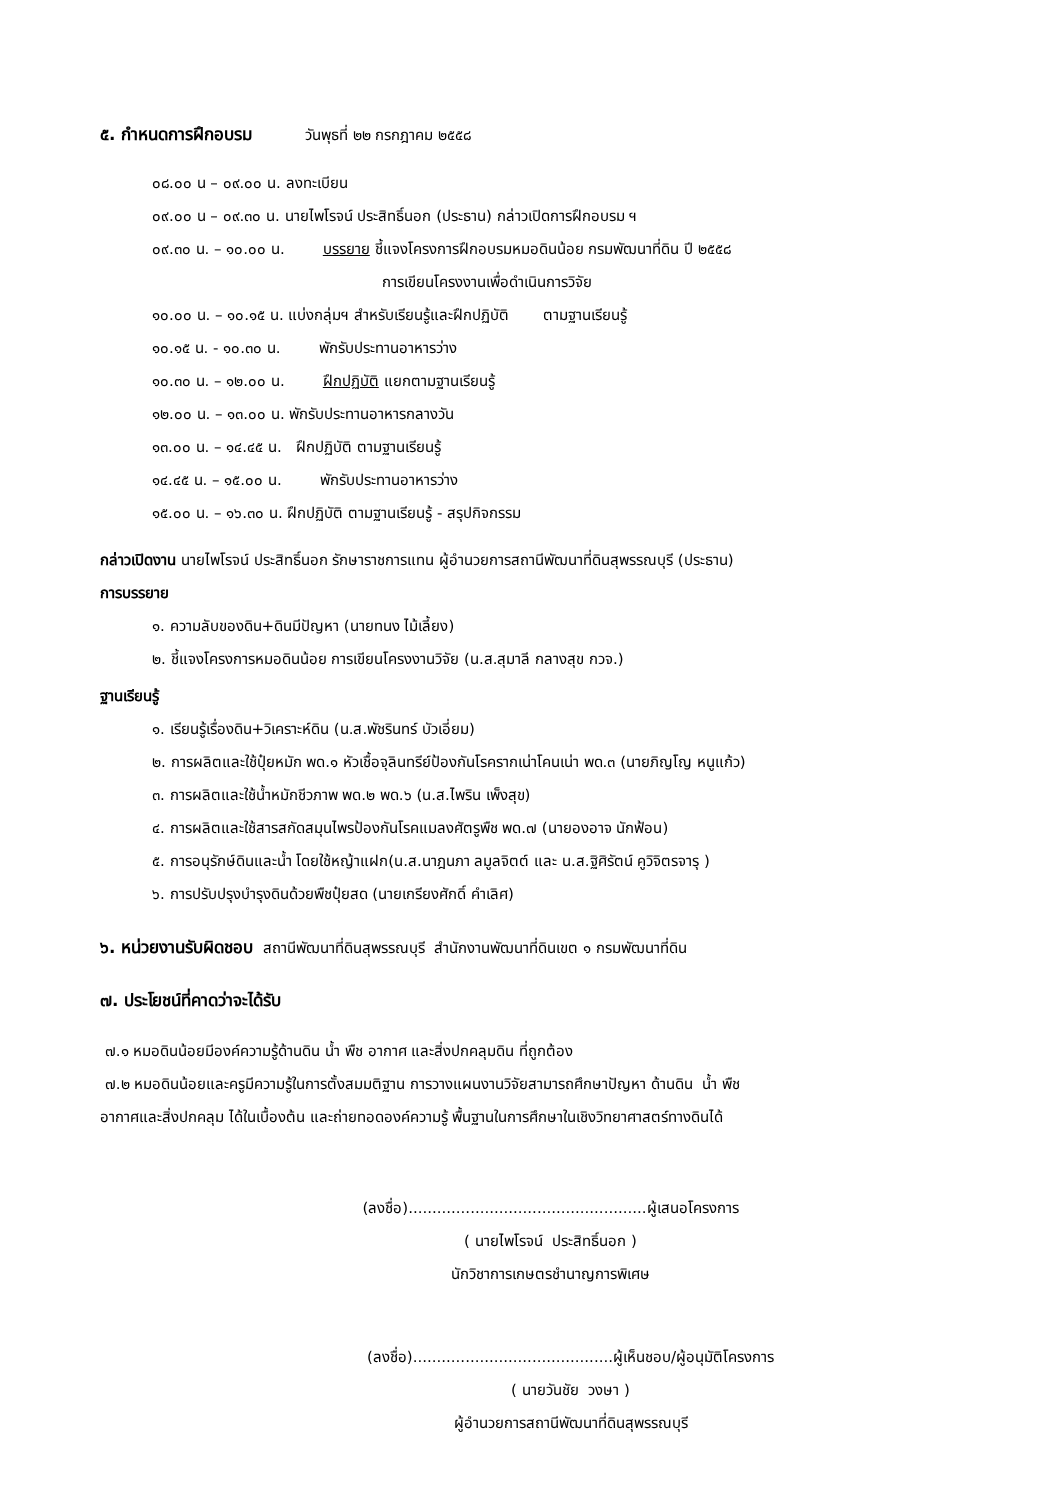๕. กำหนดการฝึกอบรม วันพุธที่ ๒๒ กรกฎาคม ๒๕๕๘
๐๘.๐๐ น – ๐๙.๐๐ น. ลงทะเบียน
๐๙.๐๐ น – ๐๙.๓๐ น. นายไพโรจน์ ประสิทธิ์นอก (ประธาน) กล่าวเปิดการฝึกอบรม ฯ
๐๙.๓๐ น. – ๑๐.๐๐ น. บรรยาย ชี้แจงโครงการฝึกอบรมหมอดินน้อย กรมพัฒนาที่ดิน ปี ๒๕๕๘
การเขียนโครงงานเพื่อดำเนินการวิจัย
๑๐.๐๐ น. – ๑๐.๑๕ น. แบ่งกลุ่มฯ สำหรับเรียนรู้และฝึกปฏิบัติ ตามฐานเรียนรู้
๑๐.๑๕ น. - ๑๐.๓๐ น. พักรับประทานอาหารว่าง
๑๐.๓๐ น. – ๑๒.๐๐ น. ฝึกปฏิบัติ แยกตามฐานเรียนรู้
๑๒.๐๐ น. – ๑๓.๐๐ น. พักรับประทานอาหารกลางวัน
๑๓.๐๐ น. – ๑๔.๔๕ น. ฝึกปฏิบัติ ตามฐานเรียนรู้
๑๔.๔๕ น. – ๑๕.๐๐ น. พักรับประทานอาหารว่าง
๑๕.๐๐ น. – ๑๖.๓๐ น. ฝึกปฏิบัติ ตามฐานเรียนรู้ - สรุปกิจกรรม
กล่าวเปิดงาน นายไพโรจน์ ประสิทธิ์นอก รักษาราชการแทน ผู้อำนวยการสถานีพัฒนาที่ดินสุพรรณบุรี (ประธาน)
การบรรยาย
๑. ความลับของดิน+ดินมีปัญหา (นายทนง ไม้เลี้ยง)
๒. ชี้แจงโครงการหมอดินน้อย การเขียนโครงงานวิจัย (น.ส.สุมาลี กลางสุข กวจ.)
ฐานเรียนรู้
๑. เรียนรู้เรื่องดิน+วิเคราะห์ดิน (น.ส.พัชรินทร์ บัวเอี่ยม)
๒. การผลิตและใช้ปุ๋ยหมัก พด.๑ หัวเชื้อจุลินทรีย์ป้องกันโรครากเน่าโคนเน่า พด.๓ (นายภิญโญ หนูแก้ว)
๓. การผลิตและใช้น้ำหมักชีวภาพ พด.๒ พด.๖ (น.ส.ไพริน เพ็งสุข)
๔. การผลิตและใช้สารสกัดสมุนไพรป้องกันโรคแมลงศัตรูพืช พด.๗ (นายองอาจ นักฟ้อน)
๕. การอนุรักษ์ดินและน้ำ โดยใช้หญ้าแฝก(น.ส.นาฎนภา ลมูลจิตต์ และ น.ส.ฐิศิรัตน์ คูวิจิตรจารุ )
๖. การปรับปรุงบำรุงดินด้วยพืชปุ๋ยสด (นายเกรียงศักดิ์ คำเลิศ)
๖. หน่วยงานรับผิดชอบ สถานีพัฒนาที่ดินสุพรรณบุรี สำนักงานพัฒนาที่ดินเขต ๑ กรมพัฒนาที่ดิน
๗. ประโยชน์ที่คาดว่าจะได้รับ
๗.๑ หมอดินน้อยมีองค์ความรู้ด้านดิน น้ำ พืช อากาศ และสิ่งปกคลุมดิน ที่ถูกต้อง
๗.๒ หมอดินน้อยและครูมีความรู้ในการตั้งสมมติฐาน การวางแผนงานวิจัยสามารถศึกษาปัญหา ด้านดิน น้ำ พืช
อากาศและสิ่งปกคลุม ได้ในเบื้องต้น และถ่ายทอดองค์ความรู้ พื้นฐานในการศึกษาในเชิงวิทยาศาสตร์ทางดินได้
(ลงชื่อ)..................................................ผู้เสนอโครงการ
( นายไพโรจน์ ประสิทธิ์นอก )
นักวิชาการเกษตรชำนาญการพิเศษ
(ลงชื่อ)..........................................ผู้เห็นชอบ/ผู้อนุมัติโครงการ
( นายวันชัย วงษา )
ผู้อำนวยการสถานีพัฒนาที่ดินสุพรรณบุรี